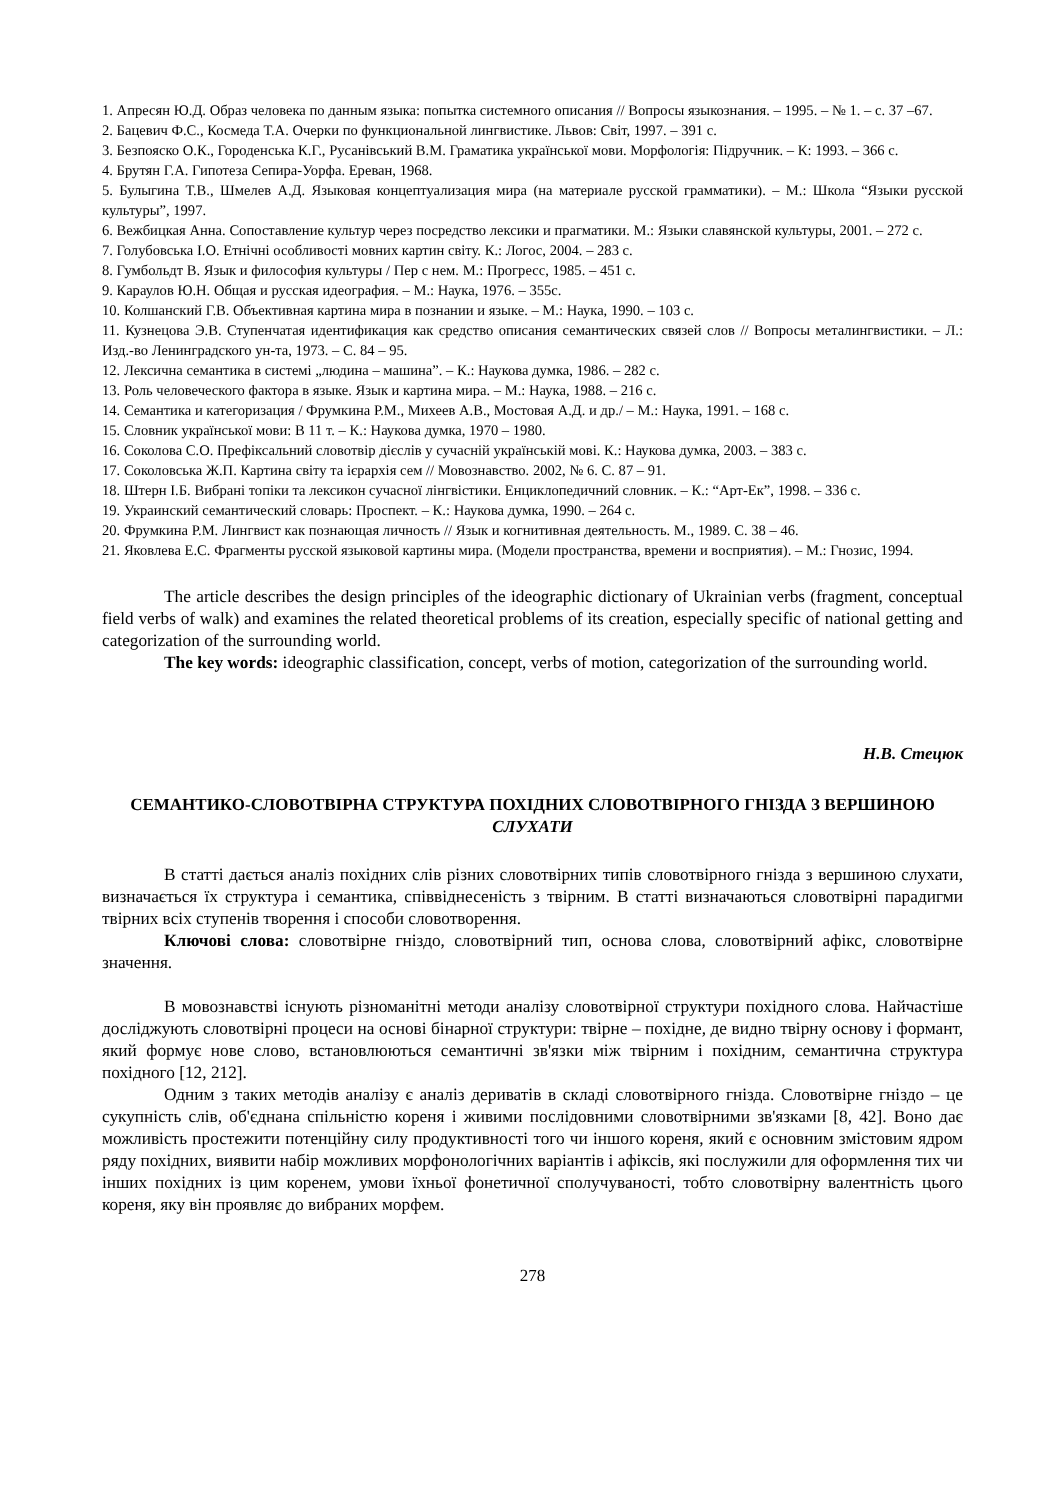1. Апресян Ю.Д. Образ человека по данным языка: попытка системного описания // Вопросы языкознания. – 1995. – № 1. – с. 37 –67.
2. Бацевич Ф.С., Космеда Т.А. Очерки по функциональной лингвистике. Львов: Світ, 1997. – 391 с.
3. Безпояско О.К., Городенська К.Г., Русанівський В.М. Граматика української мови. Морфологія: Підручник. – К: 1993. – 366 с.
4. Брутян Г.А. Гипотеза Сепира-Уорфа. Ереван, 1968.
5. Булыгина Т.В., Шмелев А.Д. Языковая концептуализация мира (на материале русской грамматики). – М.: Школа “Языки русской культуры”, 1997.
6. Вежбицкая Анна. Сопоставление культур через посредство лексики и прагматики. М.: Языки славянской культуры, 2001. – 272 с.
7. Голубовська І.О. Етнічні особливості мовних картин світу. К.: Логос, 2004. – 283 с.
8. Гумбольдт В. Язык и философия культуры / Пер с нем. М.: Прогресс, 1985. – 451 с.
9. Караулов Ю.Н. Общая и русская идеография. – М.: Наука, 1976. – 355с.
10. Колшанский Г.В. Объективная картина мира в познании и языке. – М.: Наука, 1990. – 103 с.
11. Кузнецова Э.В. Ступенчатая идентификация как средство описания семантических связей слов // Вопросы металингвистики. – Л.: Изд.-во Ленинградского ун-та, 1973. – С. 84 – 95.
12. Лексична семантика в системі „людина – машина”. – К.: Наукова думка, 1986. – 282 с.
13. Роль человеческого фактора в языке. Язык и картина мира. – М.: Наука, 1988. – 216 с.
14. Семантика и категоризация / Фрумкина Р.М., Михеев А.В., Мостовая А.Д. и др./ – М.: Наука, 1991. – 168 с.
15. Словник української мови: В 11 т. – К.: Наукова думка, 1970 – 1980.
16. Соколова С.О. Префіксальний словотвір дієслів у сучасній українській мові. К.: Наукова думка, 2003. – 383 с.
17. Соколовська Ж.П. Картина світу та ієрархія сем // Мовознавство. 2002, № 6. С. 87 – 91.
18. Штерн І.Б. Вибрані топіки та лексикон сучасної лінгвістики. Енциклопедичний словник. – К.: “Арт-Ек”, 1998. – 336 с.
19. Украинский семантический словарь: Проспект. – К.: Наукова думка, 1990. – 264 с.
20. Фрумкина Р.М. Лингвист как познающая личность // Язык и когнитивная деятельность. М., 1989. С. 38 – 46.
21. Яковлева Е.С. Фрагменты русской языковой картины мира. (Модели пространства, времени и восприятия). – М.: Гнозис, 1994.
The article describes the design principles of the ideographic dictionary of Ukrainian verbs (fragment, conceptual field verbs of walk) and examines the related theoretical problems of its creation, especially specific of national getting and categorization of the surrounding world.
The key words: ideographic classification, concept, verbs of motion, categorization of the surrounding world.
Н.В. Стецюк
СЕМАНТИКО-СЛОВОТВІРНА СТРУКТУРА ПОХІДНИХ СЛОВОТВІРНОГО ГНІЗДА З ВЕРШИНОЮ СЛУХАТИ
В статті дається аналіз похідних слів різних словотвірних типів словотвірного гнізда з вершиною слухати, визначається їх структура і семантика, співвіднесеність з твірним. В статті визначаються словотвірні парадигми твірних всіх ступенів творення і способи словотворення.
Ключові слова: словотвірне гніздо, словотвірний тип, основа слова, словотвірний афікс, словотвірне значення.
В мовознавстві існують різноманітні методи аналізу словотвірної структури похідного слова. Найчастіше досліджують словотвірні процеси на основі бінарної структури: твірне – похідне, де видно твірну основу і формант, який формує нове слово, встановлюються семантичні зв'язки між твірним і похідним, семантична структура похідного [12, 212].
Одним з таких методів аналізу є аналіз дериватів в складі словотвірного гнізда. Словотвірне гніздо – це сукупність слів, об'єднана спільністю кореня і живими послідовними словотвірними зв'язками [8, 42]. Воно дає можливість простежити потенційну силу продуктивності того чи іншого кореня, який є основним змістовим ядром ряду похідних, виявити набір можливих морфонологічних варіантів і афіксів, які послужили для оформлення тих чи інших похідних із цим коренем, умови їхньої фонетичної сполучуваності, тобто словотвірну валентність цього кореня, яку він проявляє до вибраних морфем.
278